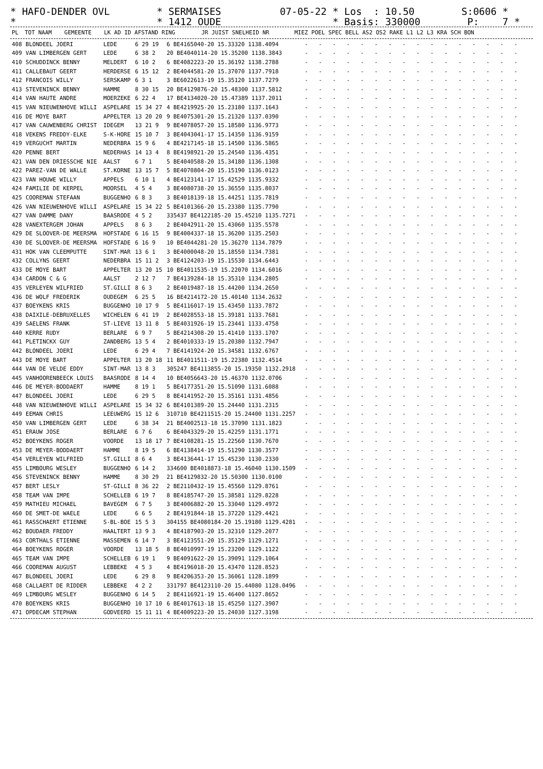* HAFO-DENDER OVL * SERMAISES 07-05-22 * Los : 10.50 S:0606 * * * 1412 OUDE * Basis: 330000 P: 7 *
| PL | TOT NAAM | GEMEENTE | LK AD ID AFSTAND RING | JR JUIST SNELHEID NR | MIEZ POEL SPEC BELL AS2 OS2 RAKE L1 L2 L3 KRA SCH BON |
| --- | --- | --- | --- | --- | --- |
| 408 | BLONDEEL JOERI | LEDE | 6 29 19 | 6 BE4165040-20 15.33320 1138.4094 | - - - - - - - - - - - - - - - - |
| 409 | VAN LIMBERGEN GERT | LEDE | 6 38 2 | 20 BE4040114-20 15.35200 1138.3843 | - - - - - - - - - - - - - - - - |
| 410 | SCHUDDINCK BENNY | MELDERT | 6 10 2 | 6 BE4082223-20 15.36192 1138.2788 | - - - - - - - - - - - - - - - - |
| 411 | CALLEBAUT GEERT | HERDERSE | 6 15 12 | 2 BE4044581-20 15.37070 1137.7918 | - - - - - - - - - - - - - - - - |
| 412 | FRANCOIS WILLY | SERSKAMP | 6 3 1 | 3 BE6022613-19 15.35120 1137.7279 | - - - - - - - - - - - - - - - - |
| 413 | STEVENINCK BENNY | HAMME | 8 30 15 | 20 BE4129876-20 15.48300 1137.5812 | - - - - - - - - - - - - - - - - |
| 414 | VAN HAUTE ANDRE | MOERZEKE | 6 22 4 | 17 BE4134020-20 15.47389 1137.2011 | - - - - - - - - - - - - - - - - |
| 415 | VAN NIEUWENHOVE WILLI | ASPELARE | 15 34 27 | 4 BE4219925-20 15.23180 1137.1643 | - - - - - - - - - - - - - - - - |
| 416 | DE MOYE BART | APPELTER | 13 20 20 | 9 BE4075301-20 15.21320 1137.0390 | - - - - - - - - - - - - - - - - |
| 417 | VAN CAUWENBERG CHRIST | IDEGEM | 13 21 9 | 9 BE4078057-20 15.18580 1136.9773 | - - - - - - - - - - - - - - - - |
| 418 | VEKENS FREDDY-ELKE | S-K-HORE | 15 10 7 | 3 BE4043041-17 15.14350 1136.9159 | - - - - - - - - - - - - - - - - |
| 419 | VERGUCHT MARTIN | NEDERBRA | 15 9 6 | 4 BE4217145-18 15.14500 1136.5865 | - - - - - - - - - - - - - - - - |
| 420 | PENNE BERT | NEDERHAS | 14 13 4 | 8 BE4198921-20 15.24540 1136.4351 | - - - - - - - - - - - - - - - - |
| 421 | VAN DEN DRIESSCHE NIE | AALST | 6 7 1 | 5 BE4040588-20 15.34180 1136.1308 | - - - - - - - - - - - - - - - - |
| 422 | PAREZ-VAN DE WALLE | ST.KORNE | 13 15 7 | 5 BE4070804-20 15.15190 1136.0123 | - - - - - - - - - - - - - - - - |
| 423 | VAN HOUWE WILLY | APPELS | 6 10 1 | 4 BE4123141-17 15.42529 1135.9332 | - - - - - - - - - - - - - - - - |
| 424 | FAMILIE DE KERPEL | MOORSEL | 4 5 4 | 3 BE4080738-20 15.36550 1135.8037 | - - - - - - - - - - - - - - - - |
| 425 | COOREMAN STEFAAN | BUGGENHO | 6 8 3 | 3 BE4018139-18 15.44251 1135.7819 | - - - - - - - - - - - - - - - - |
| 426 | VAN NIEUWENHOVE WILLI | ASPELARE | 15 34 22 | 5 BE4101366-20 15.23380 1135.7790 | - - - - - - - - - - - - - - - - |
| 427 | VAN DAMME DANY | BAASRODE | 4 5 2 | 335437 BE4122185-20 15.45210 1135.7271 | - - - - - - - - - - - - - - - - |
| 428 | VANEXTERGEM JOHAN | APPELS | 8 6 3 | 2 BE4042911-20 15.43060 1135.5578 | - - - - - - - - - - - - - - - - |
| 429 | DE SLOOVER-DE MEERSMA | HOFSTADE | 6 16 15 | 9 BE4004337-18 15.36200 1135.2503 | - - - - - - - - - - - - - - - - |
| 430 | DE SLOOVER-DE MEERSMA | HOFSTADE | 6 16 9 | 10 BE4044281-20 15.36270 1134.7879 | - - - - - - - - - - - - - - - - |
| 431 | HOK VAN CLEEMPUTTE | SINT-MAR | 13 6 1 | 3 BE4000048-20 15.18550 1134.7381 | - - - - - - - - - - - - - - - - |
| 432 | COLLYNS GEERT | NEDERBRA | 15 11 2 | 3 BE4124203-19 15.15530 1134.6443 | - - - - - - - - - - - - - - - - |
| 433 | DE MOYE BART | APPELTER | 13 20 15 | 10 BE4011535-19 15.22070 1134.6016 | - - - - - - - - - - - - - - - - |
| 434 | CARDON C & G | AALST | 2 12 7 | 7 BE4139284-18 15.35310 1134.2805 | - - - - - - - - - - - - - - - - |
| 435 | VERLEYEN WILFRIED | ST.GILLI | 8 6 3 | 2 BE4019487-18 15.44200 1134.2650 | - - - - - - - - - - - - - - - - |
| 436 | DE WOLF FREDERIK | OUDEGEM | 6 25 5 | 16 BE4214172-20 15.40140 1134.2632 | - - - - - - - - - - - - - - - - |
| 437 | BOEYKENS KRIS | BUGGENHO | 10 17 9 | 5 BE4116017-19 15.43450 1133.7872 | - - - - - - - - - - - - - - - - |
| 438 | DAIXILE-DEBRUXELLES | WICHELEN | 6 41 19 | 2 BE4028553-18 15.39181 1133.7681 | - - - - - - - - - - - - - - - - |
| 439 | SAELENS FRANK | ST-LIEVE | 13 11 8 | 5 BE4031926-19 15.23441 1133.4758 | - - - - - - - - - - - - - - - - |
| 440 | KERRE RUDY | BERLARE | 6 9 7 | 5 BE4214308-20 15.41410 1133.1707 | - - - - - - - - - - - - - - - - |
| 441 | PLETINCKX GUY | ZANDBERG | 13 5 4 | 2 BE4010333-19 15.20380 1132.7947 | - - - - - - - - - - - - - - - - |
| 442 | BLONDEEL JOERI | LEDE | 6 29 4 | 7 BE4141924-20 15.34581 1132.6767 | - - - - - - - - - - - - - - - - |
| 443 | DE MOYE BART | APPELTER | 13 20 18 | 11 BE4011511-19 15.22380 1132.4514 | - - - - - - - - - - - - - - - - |
| 444 | VAN DE VELDE EDDY | SINT-MAR | 13 8 3 | 305247 BE4113855-20 15.19350 1132.2918 | - - - - - - - - - - - - - - - - |
| 445 | VANHOORENBEECK LOUIS | BAASRODE | 8 14 4 | 10 BE4056643-20 15.46370 1132.0706 | - - - - - - - - - - - - - - - - |
| 446 | DE MEYER-BODDAERT | HAMME | 8 19 1 | 5 BE4177351-20 15.51090 1131.6088 | - - - - - - - - - - - - - - - - |
| 447 | BLONDEEL JOERI | LEDE | 6 29 5 | 8 BE4141952-20 15.35161 1131.4856 | - - - - - - - - - - - - - - - - |
| 448 | VAN NIEUWENHOVE WILLI | ASPELARE | 15 34 32 | 6 BE4101389-20 15.24440 1131.2315 | - - - - - - - - - - - - - - - - |
| 449 | EEMAN CHRIS | LEEUWERG | 15 12 6 | 310710 BE4211515-20 15.24400 1131.2257 | - - - - - - - - - - - - - - - - |
| 450 | VAN LIMBERGEN GERT | LEDE | 6 38 34 | 21 BE4002513-18 15.37090 1131.1823 | - - - - - - - - - - - - - - - - |
| 451 | ERAUW JOSE | BERLARE | 6 7 6 | 6 BE4043329-20 15.42259 1131.1771 | - - - - - - - - - - - - - - - - |
| 452 | BOEYKENS ROGER | VOORDE | 13 18 17 | 7 BE4108281-15 15.22560 1130.7670 | - - - - - - - - - - - - - - - - |
| 453 | DE MEYER-BODDAERT | HAMME | 8 19 5 | 6 BE4138414-19 15.51290 1130.3577 | - - - - - - - - - - - - - - - - |
| 454 | VERLEYEN WILFRIED | ST.GILLI | 8 6 4 | 3 BE4136441-17 15.45230 1130.2330 | - - - - - - - - - - - - - - - - |
| 455 | LIMBOURG WESLEY | BUGGENHO | 6 14 2 | 334600 BE4018873-18 15.46040 1130.1509 | - - - - - - - - - - - - - - - - |
| 456 | STEVENINCK BENNY | HAMME | 8 30 29 | 21 BE4129832-20 15.50300 1130.0100 | - - - - - - - - - - - - - - - - |
| 457 | BERT LESLY | ST-GILLI | 8 36 22 | 2 BE2110432-19 15.45560 1129.8761 | - - - - - - - - - - - - - - - - |
| 458 | TEAM VAN IMPE | SCHELLEB | 6 19 7 | 8 BE4185747-20 15.38581 1129.8228 | - - - - - - - - - - - - - - - - |
| 459 | MATHIEU MICHAEL | BAVEGEM | 6 7 5 | 3 BE4006882-20 15.33040 1129.4972 | - - - - - - - - - - - - - - - - |
| 460 | DE SMET-DE WAELE | LEDE | 6 6 5 | 2 BE4191844-18 15.37220 1129.4421 | - - - - - - - - - - - - - - - - |
| 461 | RASSCHAERT ETIENNE | S-BL-BOE | 15 5 3 | 304155 BE4080184-20 15.19180 1129.4281 | - - - - - - - - - - - - - - - - |
| 462 | BOUDAER FREDDY | HAALTERT | 13 9 3 | 4 BE4187903-20 15.32310 1129.2077 | - - - - - - - - - - - - - - - - |
| 463 | CORTHALS ETIENNE | MASSEMEN | 6 14 7 | 3 BE4123551-20 15.35129 1129.1271 | - - - - - - - - - - - - - - - - |
| 464 | BOEYKENS ROGER | VOORDE | 13 18 5 | 8 BE4010997-19 15.23200 1129.1122 | - - - - - - - - - - - - - - - - |
| 465 | TEAM VAN IMPE | SCHELLEB | 6 19 1 | 9 BE4091622-20 15.39091 1129.1064 | - - - - - - - - - - - - - - - - |
| 466 | COOREMAN AUGUST | LEBBEKE | 4 5 3 | 4 BE4196018-20 15.43470 1128.8523 | - - - - - - - - - - - - - - - - |
| 467 | BLONDEEL JOERI | LEDE | 6 29 8 | 9 BE4206353-20 15.36061 1128.1899 | - - - - - - - - - - - - - - - - |
| 468 | CALLAERT DE RIDDER | LEBBEKE | 4 2 2 | 331797 BE4123110-20 15.44080 1128.0496 | - - - - - - - - - - - - - - - - |
| 469 | LIMBOURG WESLEY | BUGGENHO | 6 14 5 | 2 BE4116921-19 15.46400 1127.8652 | - - - - - - - - - - - - - - - - |
| 470 | BOEYKENS KRIS | BUGGENHO | 10 17 10 | 6 BE4017613-18 15.45250 1127.3907 | - - - - - - - - - - - - - - - - |
| 471 | OPDECAM STEPHAN | GODVEERD | 15 11 11 | 4 BE4009223-20 15.24030 1127.3198 | - - - - - - - - - - - - - - - - |